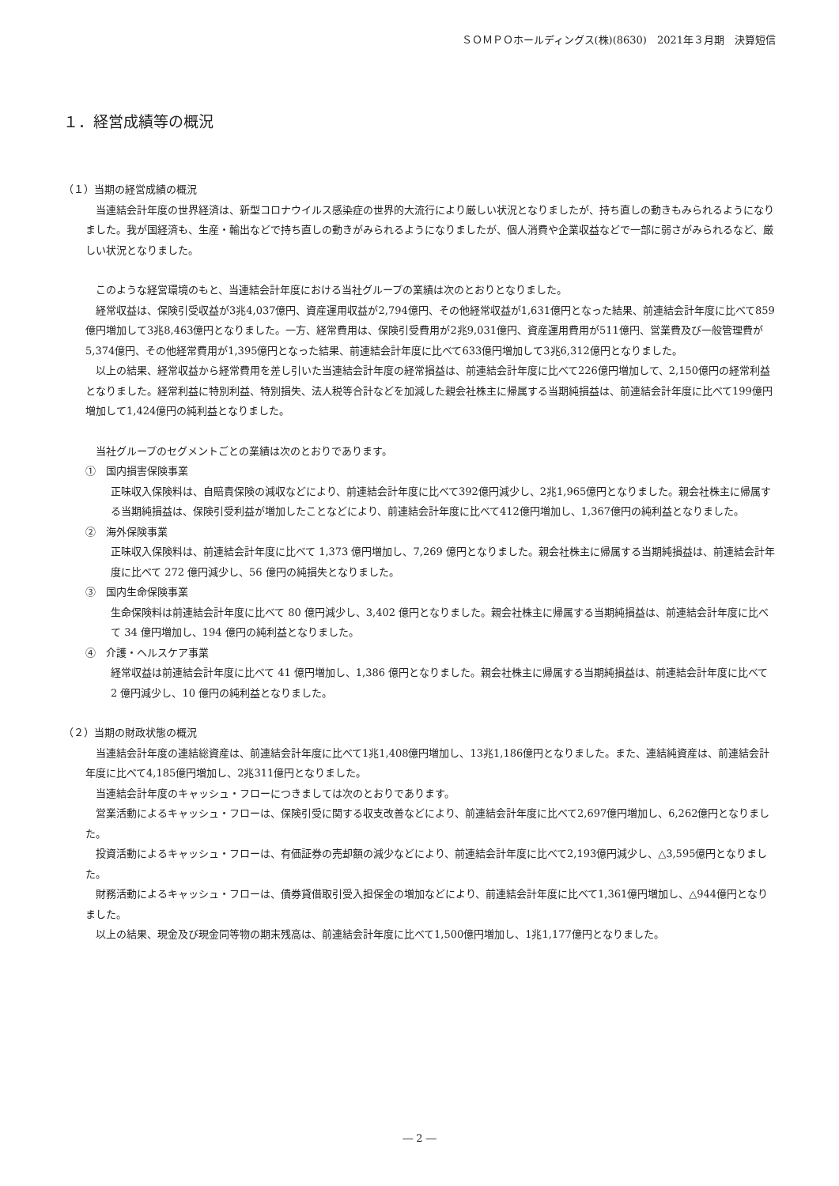ＳＯＭＰＯホールディングス(株)(8630)　2021年３月期　決算短信
１．経営成績等の概況
（１）当期の経営成績の概況
　当連結会計年度の世界経済は、新型コロナウイルス感染症の世界的大流行により厳しい状況となりましたが、持ち直しの動きもみられるようになりました。我が国経済も、生産・輸出などで持ち直しの動きがみられるようになりましたが、個人消費や企業収益などで一部に弱さがみられるなど、厳しい状況となりました。
　このような経営環境のもと、当連結会計年度における当社グループの業績は次のとおりとなりました。
　経常収益は、保険引受収益が3兆4,037億円、資産運用収益が2,794億円、その他経常収益が1,631億円となった結果、前連結会計年度に比べて859億円増加して3兆8,463億円となりました。一方、経常費用は、保険引受費用が2兆9,031億円、資産運用費用が511億円、営業費及び一般管理費が5,374億円、その他経常費用が1,395億円となった結果、前連結会計年度に比べて633億円増加して3兆6,312億円となりました。
　以上の結果、経常収益から経常費用を差し引いた当連結会計年度の経常損益は、前連結会計年度に比べて226億円増加して、2,150億円の経常利益となりました。経常利益に特別利益、特別損失、法人税等合計などを加減した親会社株主に帰属する当期純損益は、前連結会計年度に比べて199億円増加して1,424億円の純利益となりました。
　当社グループのセグメントごとの業績は次のとおりであります。
①　国内損害保険事業
正味収入保険料は、自賠責保険の減収などにより、前連結会計年度に比べて392億円減少し、2兆1,965億円となりました。親会社株主に帰属する当期純損益は、保険引受利益が増加したことなどにより、前連結会計年度に比べて412億円増加し、1,367億円の純利益となりました。
②　海外保険事業
正味収入保険料は、前連結会計年度に比べて 1,373 億円増加し、7,269 億円となりました。親会社株主に帰属する当期純損益は、前連結会計年度に比べて 272 億円減少し、56 億円の純損失となりました。
③　国内生命保険事業
生命保険料は前連結会計年度に比べて 80 億円減少し、3,402 億円となりました。親会社株主に帰属する当期純損益は、前連結会計年度に比べて 34 億円増加し、194 億円の純利益となりました。
④　介護・ヘルスケア事業
経常収益は前連結会計年度に比べて 41 億円増加し、1,386 億円となりました。親会社株主に帰属する当期純損益は、前連結会計年度に比べて 2 億円減少し、10 億円の純利益となりました。
（２）当期の財政状態の概況
　当連結会計年度の連結総資産は、前連結会計年度に比べて1兆1,408億円増加し、13兆1,186億円となりました。また、連結純資産は、前連結会計年度に比べて4,185億円増加し、2兆311億円となりました。
　当連結会計年度のキャッシュ・フローにつきましては次のとおりであります。
　営業活動によるキャッシュ・フローは、保険引受に関する収支改善などにより、前連結会計年度に比べて2,697億円増加し、6,262億円となりました。
　投資活動によるキャッシュ・フローは、有価証券の売却額の減少などにより、前連結会計年度に比べて2,193億円減少し、△3,595億円となりました。
　財務活動によるキャッシュ・フローは、債券貸借取引受入担保金の増加などにより、前連結会計年度に比べて1,361億円増加し、△944億円となりました。
　以上の結果、現金及び現金同等物の期末残高は、前連結会計年度に比べて1,500億円増加し、1兆1,177億円となりました。
― 2 ―